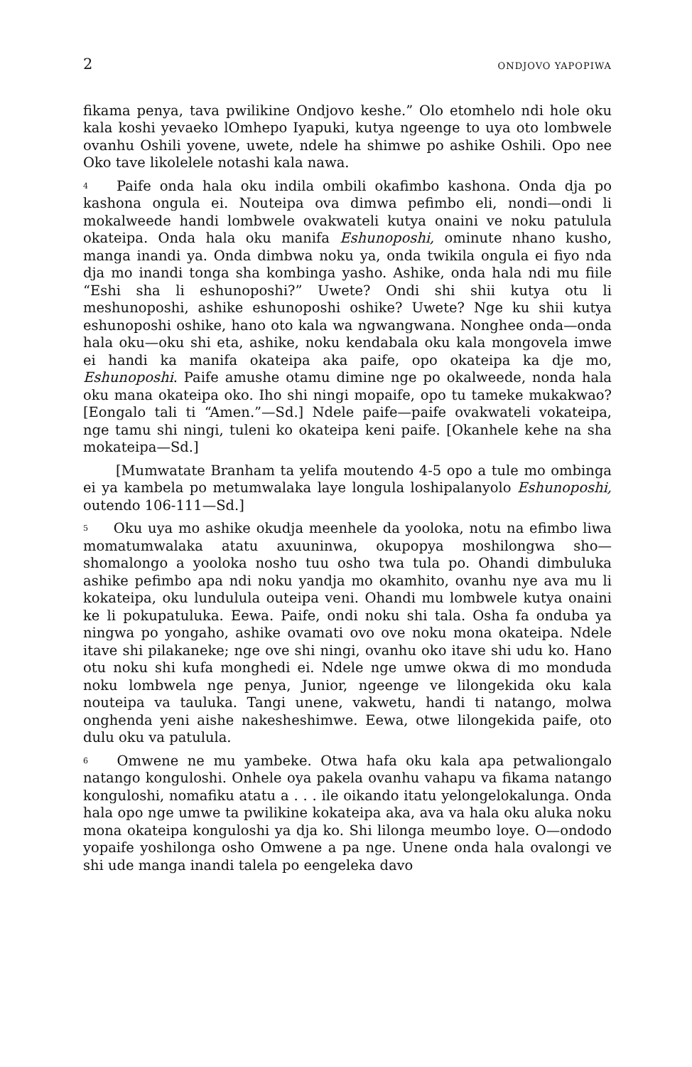2 ONDJOVO YAPOPIWA
fikama penya, tava pwilikine Ondjovo keshe.” Olo etomhelo ndi hole oku kala koshi yevaeko lOmhepo Iyapuki, kutya ngeenge to uya oto lombwele ovanhu Oshili yovene, uwete, ndele ha shimwe po ashike Oshili. Opo nee Oko tave likolelele notashi kala nawa.
<sup>4</sup> Paife onda hala oku indila ombili okafimbo kashona. Onda dja po kashona ongula ei. Nouteipa ova dimwa pefimbo eli, nondi—ondi li mokalweede handi lombwele ovakwateli kutya onaini ve noku patulula okateipa. Onda hala oku manifa Eshunoposhi, ominute nhano kusho, manga inandi ya. Onda dimbwa noku ya, onda twikila ongula ei fiyo nda dja mo inandi tonga sha kombinga yasho. Ashike, onda hala ndi mu fiile “Eshi sha li eshunoposhi?” Uwete? Ondi shi shii kutya otu li meshunoposhi, ashike eshunoposhi oshike? Uwete? Nge ku shii kutya eshunoposhi oshike, hano oto kala wa ngwangwana. Nonghee onda—onda hala oku—oku shi eta, ashike, noku kendabala oku kala mongovela imwe ei handi ka manifa okateipa aka paife, opo okateipa ka dje mo, Eshunoposhi. Paife amushe otamu dimine nge po okalweede, nonda hala oku mana okateipa oko. Iho shi ningi mopaife, opo tu tameke mukakwao? [Eongalo tali ti “Amen.”—Sd.] Ndele paife—paife ovakwateli vokateipa, nge tamu shi ningi, tuleni ko okateipa keni paife. [Okanhele kehe na sha mokateipa—Sd.]
[Mumwatate Branham ta yelifa moutendo 4-5 opo a tule mo ombinga ei ya kambela po metumwalaka laye longula loshipalanyolo Eshunoposhi, outendo 106-111—Sd.]
<sup>5</sup> Oku uya mo ashike okudja meenhele da yooloka, notu na efimbo liwa momatumwalaka atatu axuuninwa, okupopya moshilongwa sho—shomalongo a yooloka nosho tuu osho twa tula po. Ohandi dimbuluka ashike pefimbo apa ndi noku yandja mo okamhito, ovanhu nye ava mu li kokateipa, oku lundulula outeipa veni. Ohandi mu lombwele kutya onaini ke li pokupatuluka. Eewa. Paife, ondi noku shi tala. Osha fa onduba ya ningwa po yongaho, ashike ovamati ovo ove noku mona okateipa. Ndele itave shi pilakaneke; nge ove shi ningi, ovanhu oko itave shi udu ko. Hano otu noku shi kufa monghedi ei. Ndele nge umwe okwa di mo monduda noku lombwela nge penya, Junior, ngeenge ve lilongekida oku kala nouteipa va tauluka. Tangi unene, vakwetu, handi ti natango, molwa onghenda yeni aishe nakesheshimwe. Eewa, otwe lilongekida paife, oto dulu oku va patulula.
<sup>6</sup> Omwene ne mu yambeke. Otwa hafa oku kala apa petwaliongalo natango konguloshi. Onhele oya pakela ovanhu vahapu va fikama natango konguloshi, nomafiku atatu a . . . ile oikando itatu yelongelokalunga. Onda hala opo nge umwe ta pwilikine kokateipa aka, ava va hala oku aluka noku mona okateipa konguloshi ya dja ko. Shi lilonga meumbo loye. O—ondodo yopaife yoshilonga osho Omwene a pa nge. Unene onda hala ovalongi ve shi ude manga inandi talela po eengeleka davo